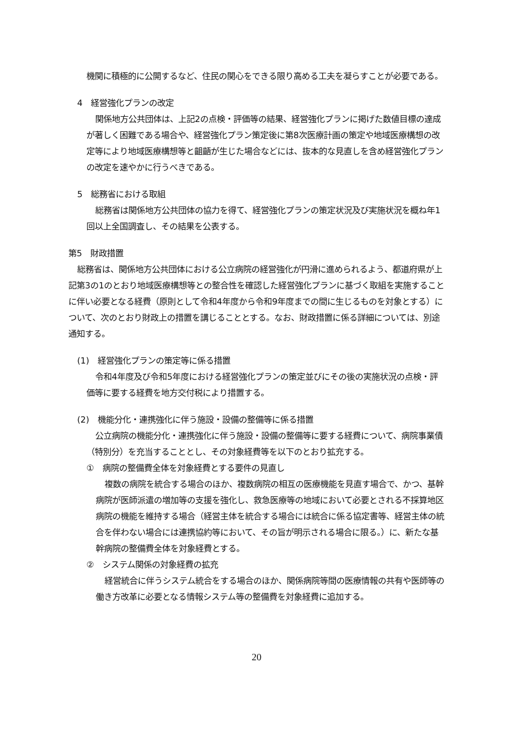機関に積極的に公開するなど、住民の関心をできる限り高める工夫を凝らすことが必要である。
4　経営強化プランの改定
関係地方公共団体は、上記2の点検・評価等の結果、経営強化プランに掲げた数値目標の達成が著しく困難である場合や、経営強化プラン策定後に第8次医療計画の策定や地域医療構想の改定等により地域医療構想等と齟齬が生じた場合などには、抜本的な見直しを含め経営強化プランの改定を速やかに行うべきである。
5　総務省における取組
総務省は関係地方公共団体の協力を得て、経営強化プランの策定状況及び実施状況を概ね年1回以上全国調査し、その結果を公表する。
第5　財政措置
総務省は、関係地方公共団体における公立病院の経営強化が円滑に進められるよう、都道府県が上記第3の1のとおり地域医療構想等との整合性を確認した経営強化プランに基づく取組を実施することに伴い必要となる経費（原則として令和4年度から令和9年度までの間に生じるものを対象とする）について、次のとおり財政上の措置を講じることとする。なお、財政措置に係る詳細については、別途通知する。
(1)　経営強化プランの策定等に係る措置
令和4年度及び令和5年度における経営強化プランの策定並びにその後の実施状況の点検・評価等に要する経費を地方交付税により措置する。
(2)　機能分化・連携強化に伴う施設・設備の整備等に係る措置
公立病院の機能分化・連携強化に伴う施設・設備の整備等に要する経費について、病院事業債（特別分）を充当することとし、その対象経費等を以下のとおり拡充する。
①　病院の整備費全体を対象経費とする要件の見直し
複数の病院を統合する場合のほか、複数病院の相互の医療機能を見直す場合で、かつ、基幹病院が医師派遣の増加等の支援を強化し、救急医療等の地域において必要とされる不採算地区病院の機能を維持する場合（経営主体を統合する場合には統合に係る協定書等、経営主体の統合を伴わない場合には連携協約等において、その旨が明示される場合に限る。）に、新たな基幹病院の整備費全体を対象経費とする。
②　システム関係の対象経費の拡充
経営統合に伴うシステム統合をする場合のほか、関係病院等間の医療情報の共有や医師等の働き方改革に必要となる情報システム等の整備費を対象経費に追加する。
20